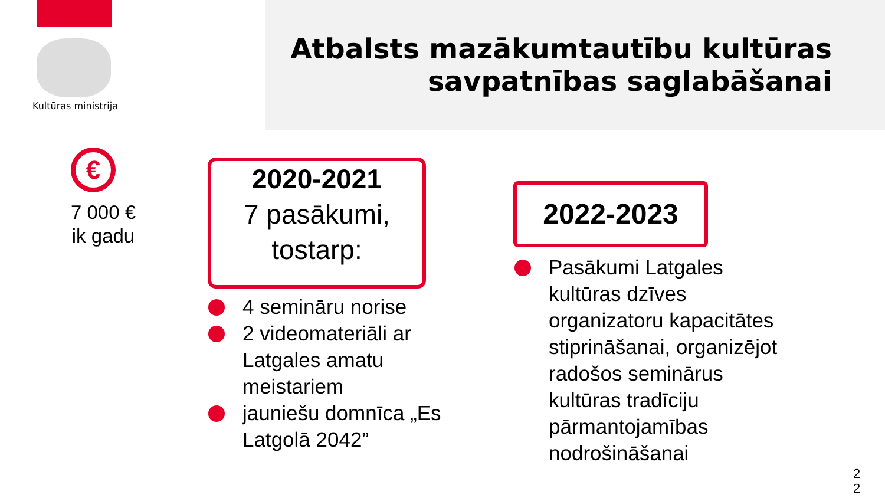Kultūras ministrija
Atbalsts mazākumtautību kultūras
savpatnības saglabāšanai
€
7 000 €
ik gadu
2020-2021
7 pasākumi,
tostarp:
4 semināru norise
2 videomateriāli ar Latgales amatu meistariem
jauniešu domnīca „Es Latgolā 2042”
2022-2023
Pasākumi Latgales kultūras dzīves organizatoru kapacitātes stiprināšanai, organizējot radošos seminārus kultūras tradīciju pārmantojamības nodrošināšanai
2 2